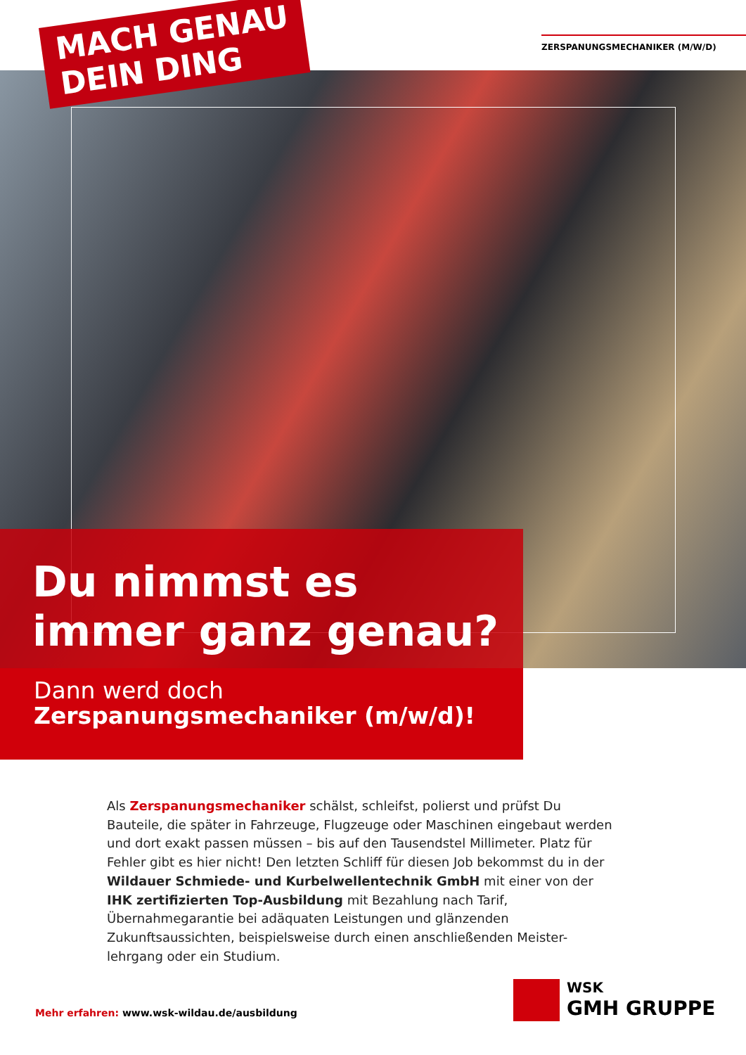ZERSPANUNGSMECHANIKER (M/W/D)
MACH GENAU
DEIN DING
Du nimmst es immer ganz genau?
Dann werd doch
Zerspanungsmechaniker (m/w/d)!
Als Zerspanungsmechaniker schälst, schleifst, polierst und prüfst Du Bauteile, die später in Fahrzeuge, Flugzeuge oder Maschinen eingebaut werden und dort exakt passen müssen – bis auf den Tausendstel Millimeter. Platz für Fehler gibt es hier nicht! Den letzten Schliff für diesen Job bekommst du in der Wildauer Schmiede- und Kurbelwellentechnik GmbH mit einer von der IHK zertifizierten Top-Ausbildung mit Bezahlung nach Tarif, Übernahmegarantie bei adäquaten Leistungen und glänzenden Zukunftsaussichten, beispielsweise durch einen anschließenden Meister-lehrgang oder ein Studium.
Mehr erfahren: www.wsk-wildau.de/ausbildung
WSK
GMH GRUPPE